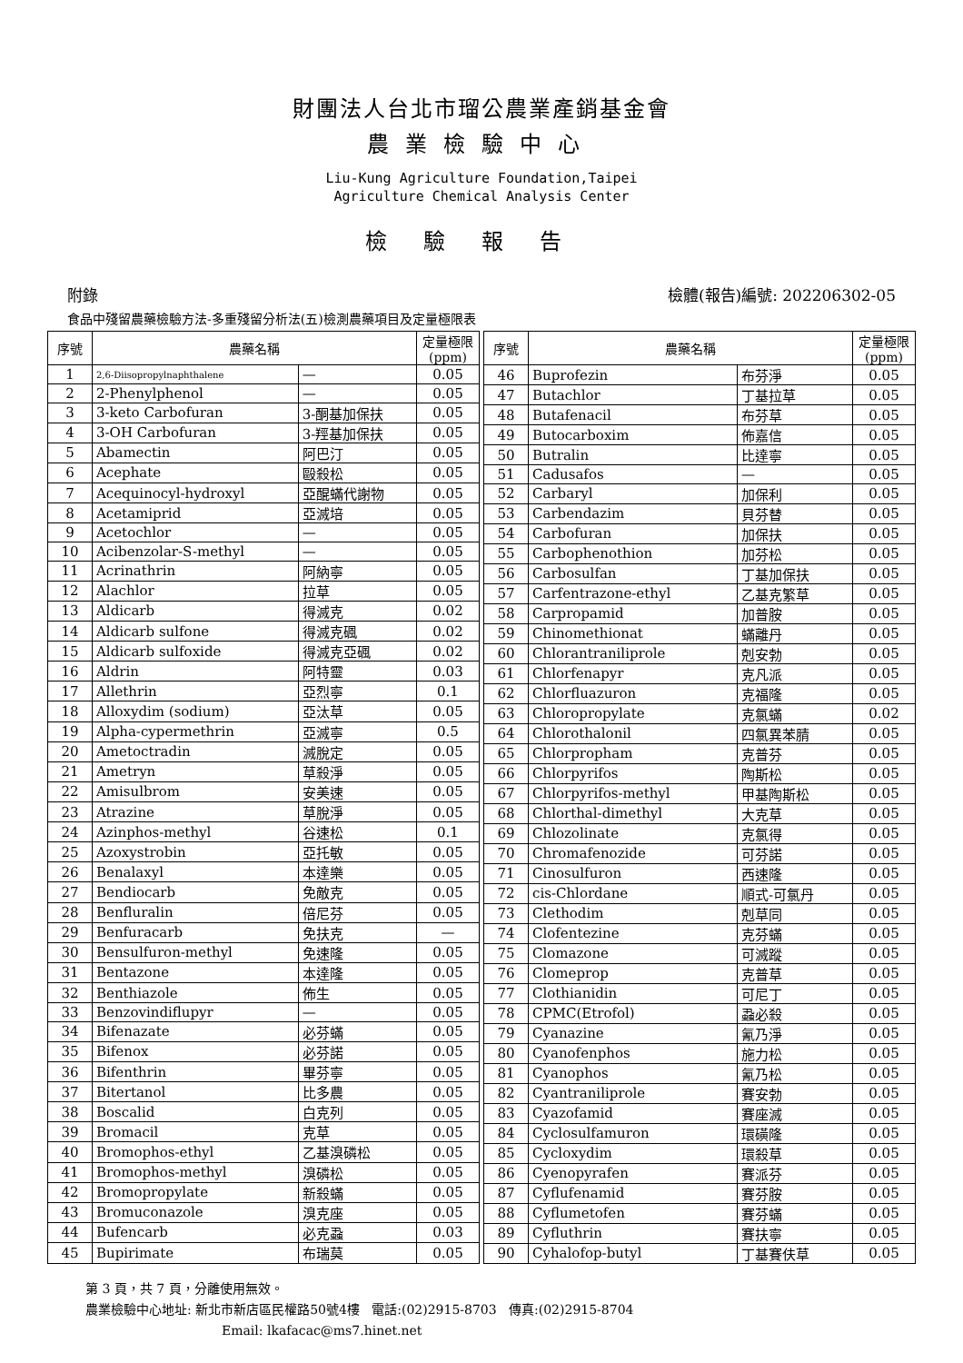財團法人台北市瑠公農業產銷基金會
農業檢驗中心
Liu-Kung Agriculture Foundation,Taipei
Agriculture Chemical Analysis Center
檢驗報告
附錄 檢體(報告)編號: 202206302-05
食品中殘留農藥檢驗方法-多重殘留分析法(五)檢測農藥項目及定量極限表
| 序號 | 農藥名稱 | | 定量極限 (ppm) |
| --- | --- | --- | --- |
| 1 | 2,6-Diisopropylnaphthalene | — | 0.05 |
| 2 | 2-Phenylphenol | — | 0.05 |
| 3 | 3-keto Carbofuran | 3-酮基加保扶 | 0.05 |
| 4 | 3-OH Carbofuran | 3-羥基加保扶 | 0.05 |
| 5 | Abamectin | 阿巴汀 | 0.05 |
| 6 | Acephate | 毆殺松 | 0.05 |
| 7 | Acequinocyl-hydroxyl | 亞醌蟎代謝物 | 0.05 |
| 8 | Acetamiprid | 亞滅培 | 0.05 |
| 9 | Acetochlor | — | 0.05 |
| 10 | Acibenzolar-S-methyl | — | 0.05 |
| 11 | Acrinathrin | 阿納寧 | 0.05 |
| 12 | Alachlor | 拉草 | 0.05 |
| 13 | Aldicarb | 得滅克 | 0.02 |
| 14 | Aldicarb sulfone | 得滅克碸 | 0.02 |
| 15 | Aldicarb sulfoxide | 得滅克亞碸 | 0.02 |
| 16 | Aldrin | 阿特靈 | 0.03 |
| 17 | Allethrin | 亞烈寧 | 0.1 |
| 18 | Alloxydim (sodium) | 亞汰草 | 0.05 |
| 19 | Alpha-cypermethrin | 亞滅寧 | 0.5 |
| 20 | Ametoctradin | 滅脫定 | 0.05 |
| 21 | Ametryn | 草殺淨 | 0.05 |
| 22 | Amisulbrom | 安美速 | 0.05 |
| 23 | Atrazine | 草脫淨 | 0.05 |
| 24 | Azinphos-methyl | 谷速松 | 0.1 |
| 25 | Azoxystrobin | 亞托敏 | 0.05 |
| 26 | Benalaxyl | 本達樂 | 0.05 |
| 27 | Bendiocarb | 免敵克 | 0.05 |
| 28 | Benfluralin | 倍尼芬 | 0.05 |
| 29 | Benfuracarb | 免扶克 | — |
| 30 | Bensulfuron-methyl | 免速隆 | 0.05 |
| 31 | Bentazone | 本達隆 | 0.05 |
| 32 | Benthiazole | 佈生 | 0.05 |
| 33 | Benzovindiflupyr | — | 0.05 |
| 34 | Bifenazate | 必芬蟎 | 0.05 |
| 35 | Bifenox | 必芬諾 | 0.05 |
| 36 | Bifenthrin | 畢芬寧 | 0.05 |
| 37 | Bitertanol | 比多農 | 0.05 |
| 38 | Boscalid | 白克列 | 0.05 |
| 39 | Bromacil | 克草 | 0.05 |
| 40 | Bromophos-ethyl | 乙基溴磷松 | 0.05 |
| 41 | Bromophos-methyl | 溴磷松 | 0.05 |
| 42 | Bromopropylate | 新殺蟎 | 0.05 |
| 43 | Bromuconazole | 溴克座 | 0.05 |
| 44 | Bufencarb | 必克蝨 | 0.03 |
| 45 | Bupirimate | 布瑞莫 | 0.05 |
| 序號 | 農藥名稱 | | 定量極限 (ppm) |
| --- | --- | --- | --- |
| 46 | Buprofezin | 布芬淨 | 0.05 |
| 47 | Butachlor | 丁基拉草 | 0.05 |
| 48 | Butafenacil | 布芬草 | 0.05 |
| 49 | Butocarboxim | 佈嘉信 | 0.05 |
| 50 | Butralin | 比達寧 | 0.05 |
| 51 | Cadusafos | — | 0.05 |
| 52 | Carbaryl | 加保利 | 0.05 |
| 53 | Carbendazim | 貝芬替 | 0.05 |
| 54 | Carbofuran | 加保扶 | 0.05 |
| 55 | Carbophenothion | 加芬松 | 0.05 |
| 56 | Carbosulfan | 丁基加保扶 | 0.05 |
| 57 | Carfentrazone-ethyl | 乙基克繁草 | 0.05 |
| 58 | Carpropamid | 加普胺 | 0.05 |
| 59 | Chinomethionat | 蟎離丹 | 0.05 |
| 60 | Chlorantraniliprole | 剋安勃 | 0.05 |
| 61 | Chlorfenapyr | 克凡派 | 0.05 |
| 62 | Chlorfluazuron | 克福隆 | 0.05 |
| 63 | Chloropropylate | 克氯蟎 | 0.02 |
| 64 | Chlorothalonil | 四氯異苯腈 | 0.05 |
| 65 | Chlorpropham | 克普芬 | 0.05 |
| 66 | Chlorpyrifos | 陶斯松 | 0.05 |
| 67 | Chlorpyrifos-methyl | 甲基陶斯松 | 0.05 |
| 68 | Chlorthal-dimethyl | 大克草 | 0.05 |
| 69 | Chlozolinate | 克氯得 | 0.05 |
| 70 | Chromafenozide | 可芬諾 | 0.05 |
| 71 | Cinosulfuron | 西速隆 | 0.05 |
| 72 | cis-Chlordane | 順式-可氯丹 | 0.05 |
| 73 | Clethodim | 剋草同 | 0.05 |
| 74 | Clofentezine | 克芬蟎 | 0.05 |
| 75 | Clomazone | 可滅蹤 | 0.05 |
| 76 | Clomeprop | 克普草 | 0.05 |
| 77 | Clothianidin | 可尼丁 | 0.05 |
| 78 | CPMC(Etrofol) | 蝨必殺 | 0.05 |
| 79 | Cyanazine | 氰乃淨 | 0.05 |
| 80 | Cyanofenphos | 施力松 | 0.05 |
| 81 | Cyanophos | 氰乃松 | 0.05 |
| 82 | Cyantraniliprole | 賽安勃 | 0.05 |
| 83 | Cyazofamid | 賽座滅 | 0.05 |
| 84 | Cyclosulfamuron | 環磺隆 | 0.05 |
| 85 | Cycloxydim | 環殺草 | 0.05 |
| 86 | Cyenopyrafen | 賽派芬 | 0.05 |
| 87 | Cyflufenamid | 賽芬胺 | 0.05 |
| 88 | Cyflumetofen | 賽芬蟎 | 0.05 |
| 89 | Cyfluthrin | 賽扶寧 | 0.05 |
| 90 | Cyhalofop-butyl | 丁基賽伕草 | 0.05 |
第 3 頁，共 7 頁，分離使用無效。
農業檢驗中心地址: 新北市新店區民權路50號4樓 電話:(02)2915-8703 傳真:(02)2915-8704
Email: lkafacac@ms7.hinet.net